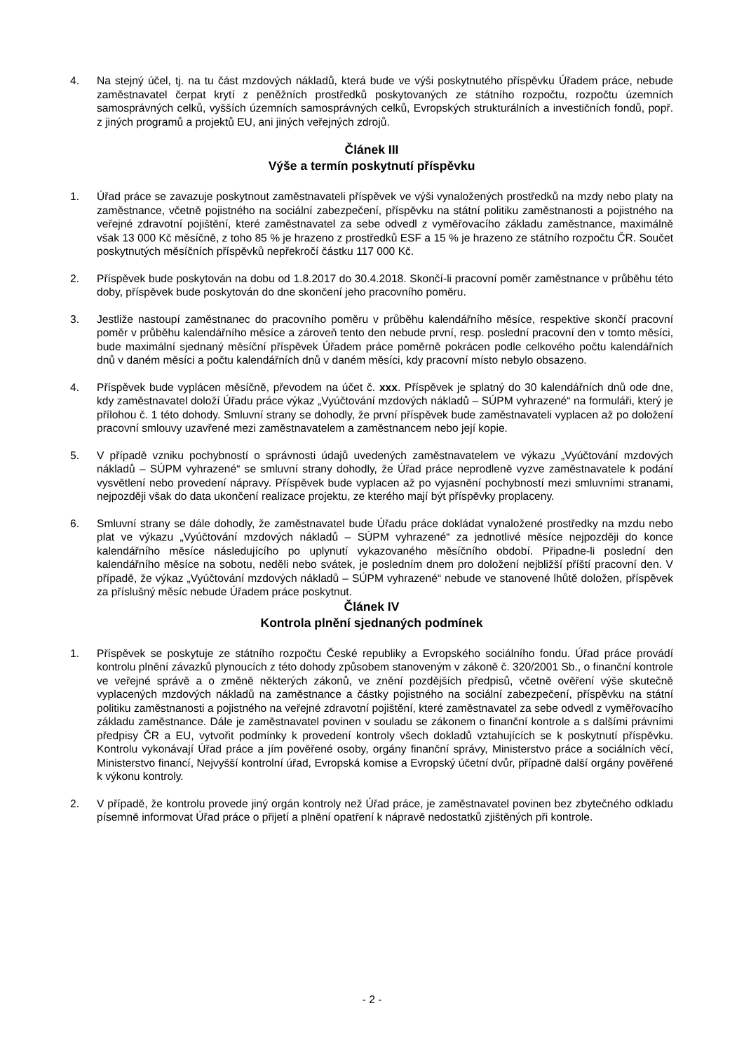4. Na stejný účel, tj. na tu část mzdových nákladů, která bude ve výši poskytnutého příspěvku Úřadem práce, nebude zaměstnavatel čerpat krytí z peněžních prostředků poskytovaných ze státního rozpočtu, rozpočtu územních samosprávných celků, vyšších územních samosprávných celků, Evropských strukturálních a investičních fondů, popř. z jiných programů a projektů EU, ani jiných veřejných zdrojů.
Článek III
Výše a termín poskytnutí příspěvku
1. Úřad práce se zavazuje poskytnout zaměstnavateli příspěvek ve výši vynaložených prostředků na mzdy nebo platy na zaměstnance, včetně pojistného na sociální zabezpečení, příspěvku na státní politiku zaměstnanosti a pojistného na veřejné zdravotní pojištění, které zaměstnavatel za sebe odvedl z vyměřovacího základu zaměstnance, maximálně však 13 000 Kč měsíčně, z toho 85 % je hrazeno z prostředků ESF a 15 % je hrazeno ze státního rozpočtu ČR. Součet poskytnutých měsíčních příspěvků nepřekročí částku 117 000 Kč.
2. Příspěvek bude poskytován na dobu od 1.8.2017 do 30.4.2018. Skončí-li pracovní poměr zaměstnance v průběhu této doby, příspěvek bude poskytován do dne skončení jeho pracovního poměru.
3. Jestliže nastoupí zaměstnanec do pracovního poměru v průběhu kalendářního měsíce, respektive skončí pracovní poměr v průběhu kalendářního měsíce a zároveň tento den nebude první, resp. poslední pracovní den v tomto měsíci, bude maximální sjednaný měsíční příspěvek Úřadem práce poměrně pokrácen podle celkového počtu kalendářních dnů v daném měsíci a počtu kalendářních dnů v daném měsíci, kdy pracovní místo nebylo obsazeno.
4. Příspěvek bude vyplácen měsíčně, převodem na účet č. xxx. Příspěvek je splatný do 30 kalendářních dnů ode dne, kdy zaměstnavatel doloží Úřadu práce výkaz „Vyúčtování mzdových nákladů – SÚPM vyhrazené“ na formuláři, který je přílohou č. 1 této dohody. Smluvní strany se dohodly, že první příspěvek bude zaměstnavateli vyplacen až po doložení pracovní smlouvy uzavřené mezi zaměstnavatelem a zaměstnancem nebo její kopie.
5. V případě vzniku pochybností o správnosti údajů uvedených zaměstnavatelem ve výkazu „Vyúčtování mzdových nákladů – SÚPM vyhrazené“ se smluvní strany dohodly, že Úřad práce neprodleně vyzve zaměstnavatele k podání vysvětlení nebo provedení nápravy. Příspěvek bude vyplacen až po vyjasnění pochybností mezi smluvními stranami, nejpozději však do data ukončení realizace projektu, ze kterého mají být příspěvky proplaceny.
6. Smluvní strany se dále dohodly, že zaměstnavatel bude Úřadu práce dokládat vynaložené prostředky na mzdu nebo plat ve výkazu „Vyúčtování mzdových nákladů – SÚPM vyhrazené“ za jednotlivé měsíce nejpozději do konce kalendářního měsíce následujícího po uplynutí vykazovaného měsíčního období. Připadne-li poslední den kalendářního měsíce na sobotu, neděli nebo svátek, je posledním dnem pro doložení nejbližší příští pracovní den. V případě, že výkaz „Vyúčtování mzdových nákladů – SÚPM vyhrazené“ nebude ve stanovené lhůtě doložen, příspěvek za příslušný měsíc nebude Úřadem práce poskytnut.
Článek IV
Kontrola plnění sjednaných podmínek
1. Příspěvek se poskytuje ze státního rozpočtu České republiky a Evropského sociálního fondu. Úřad práce provádí kontrolu plnění závazků plynoucích z této dohody způsobem stanoveným v zákoně č. 320/2001 Sb., o finanční kontrole ve veřejné správě a o změně některých zákonů, ve znění pozdějších předpisů, včetně ověření výše skutečně vyplacených mzdových nákladů na zaměstnance a částky pojistného na sociální zabezpečení, příspěvku na státní politiku zaměstnanosti a pojistného na veřejné zdravotní pojištění, které zaměstnavatel za sebe odvedl z vyměřovacího základu zaměstnance. Dále je zaměstnavatel povinen v souladu se zákonem o finanční kontrole a s dalšími právními předpisy ČR a EU, vytvořit podmínky k provedení kontroly všech dokladů vztahujících se k poskytnutí příspěvku. Kontrolu vykonávají Úřad práce a jím pověřené osoby, orgány finanční správy, Ministerstvo práce a sociálních věcí, Ministerstvo financí, Nejvyšší kontrolní úřad, Evropská komise a Evropský účetní dvůr, případně další orgány pověřené k výkonu kontroly.
2. V případě, že kontrolu provede jiný orgán kontroly než Úřad práce, je zaměstnavatel povinen bez zbytečného odkladu písemně informovat Úřad práce o přijetí a plnění opatření k nápravě nedostatků zjištěných při kontrole.
- 2 -